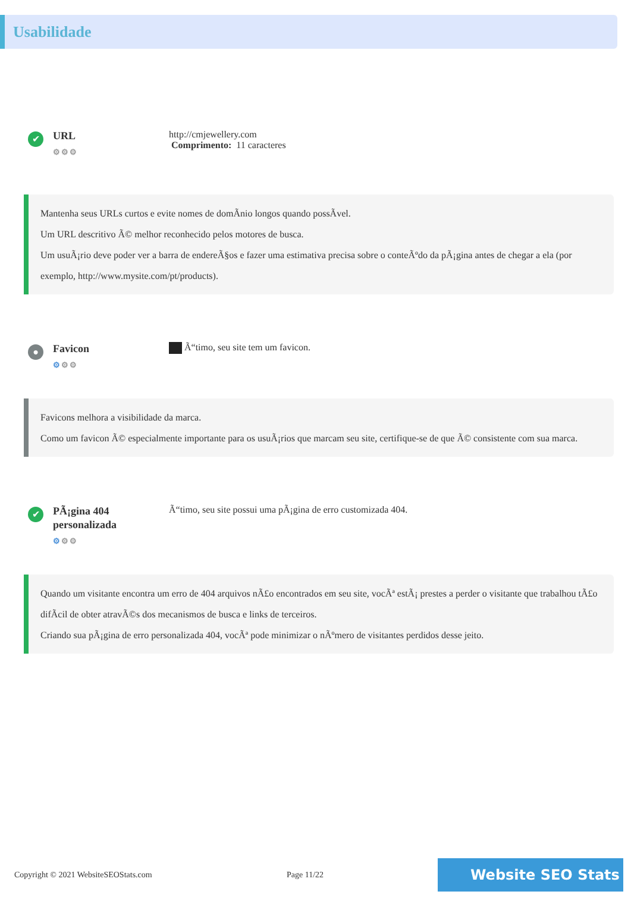Usabilidade
✔
URL
⚙⚙⚙
http://cmjewellery.com
Comprimento: 11 caracteres
Mantenha seus URLs curtos e evite nomes de domÃnio longos quando possÃvel.
Um URL descritivo Ã© melhor reconhecido pelos motores de busca.
Um usuÃ¡rio deve poder ver a barra de endereÃ§os e fazer uma estimativa precisa sobre o conteÃºdo da pÃ¡gina antes de chegar a ela (por exemplo, http://www.mysite.com/pt/products).
●
Favicon
⚙⚙⚙
Ã“timo, seu site tem um favicon.
Favicons melhora a visibilidade da marca.
Como um favicon Ã© especialmente importante para os usuÃ¡rios que marcam seu site, certifique-se de que Ã© consistente com sua marca.
✔
PÃ¡gina 404 personalizada
⚙⚙⚙
Ã“timo, seu site possui uma pÃ¡gina de erro customizada 404.
Quando um visitante encontra um erro de 404 arquivos nÃ£o encontrados em seu site, vocÃª estÃ¡ prestes a perder o visitante que trabalhou tÃ£o difÃcil de obter atravÃ©s dos mecanismos de busca e links de terceiros.
Criando sua pÃ¡gina de erro personalizada 404, vocÃª pode minimizar o nÃºmero de visitantes perdidos desse jeito.
Copyright © 2021 WebsiteSEOStats.com Page 11/22
Website SEO Stats